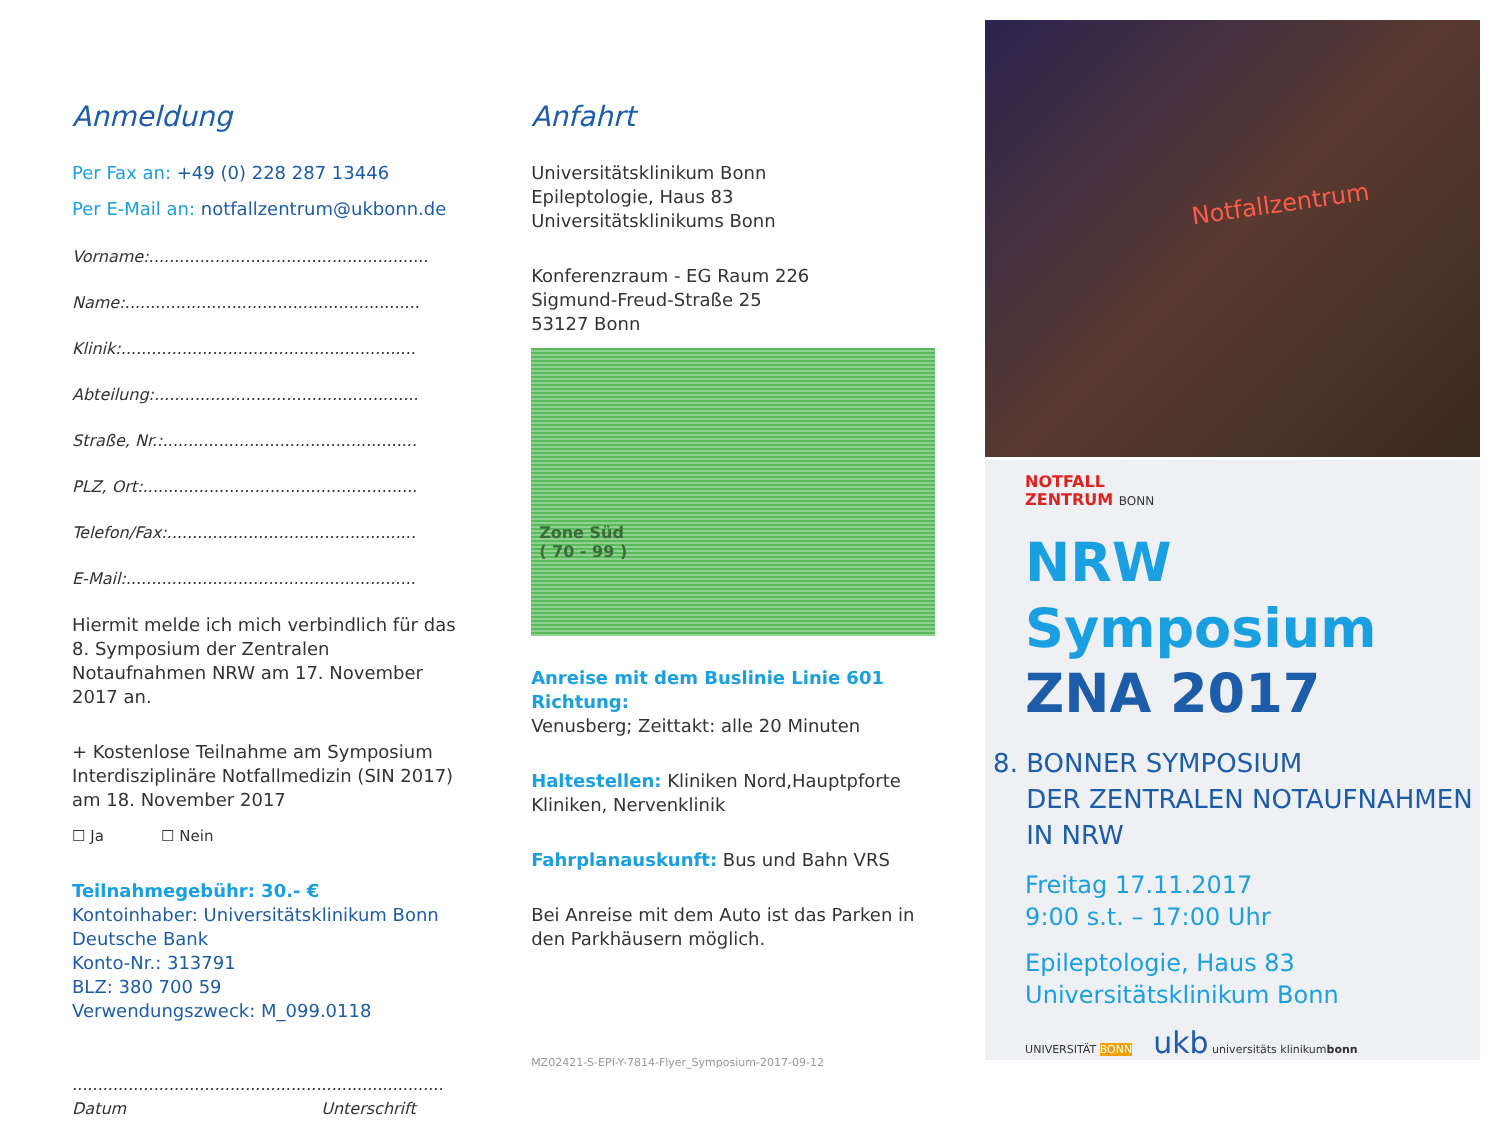Anmeldung
Per Fax an: +49 (0) 228 287 13446
Per E-Mail an: notfallzentrum@ukbonn.de
Vorname:.......................................................
Name:..........................................................
Klinik:..........................................................
Abteilung:....................................................
Straße, Nr.:..................................................
PLZ, Ort:......................................................
Telefon/Fax:.................................................
E-Mail:.........................................................
Hiermit melde ich mich verbindlich für das 8. Symposium der Zentralen Notaufnahmen NRW am 17. November 2017 an.
+ Kostenlose Teilnahme am Symposium Interdisziplinäre Notfallmedizin (SIN 2017) am 18. November 2017
☐ Ja ☐ Nein
Teilnahmegebühr: 30.- €
Kontoinhaber: Universitätsklinikum Bonn
Deutsche Bank
Konto-Nr.: 313791
BLZ: 380 700 59
Verwendungszweck: M_099.0118
.........................................................................
Datum Unterschrift
Anfahrt
Universitätsklinikum Bonn
Epileptologie, Haus 83
Universitätsklinikums Bonn
Konferenzraum - EG Raum 226
Sigmund-Freud-Straße 25
53127 Bonn
Zone Süd
( 70 - 99 )
Anreise mit dem Buslinie Linie 601 Richtung:
Venusberg; Zeittakt: alle 20 Minuten
Haltestellen: Kliniken Nord,Hauptpforte Kliniken, Nervenklinik
Fahrplanauskunft: Bus und Bahn VRS
Bei Anreise mit dem Auto ist das Parken in den Parkhäusern möglich.
MZ02421-S-EPI-Y-7814-Flyer_Symposium-2017-09-12
Notfallzentrum
NOTFALL
ZENTRUM BONN
NRW Symposium
ZNA 2017
8. BONNER SYMPOSIUM
DER ZENTRALEN NOTAUFNAHMEN
IN NRW
Freitag 17.11.2017
9:00 s.t. – 17:00 Uhr
Epileptologie, Haus 83
Universitätsklinikum Bonn
UNIVERSITÄT BONN ukb universitäts klinikumbonn